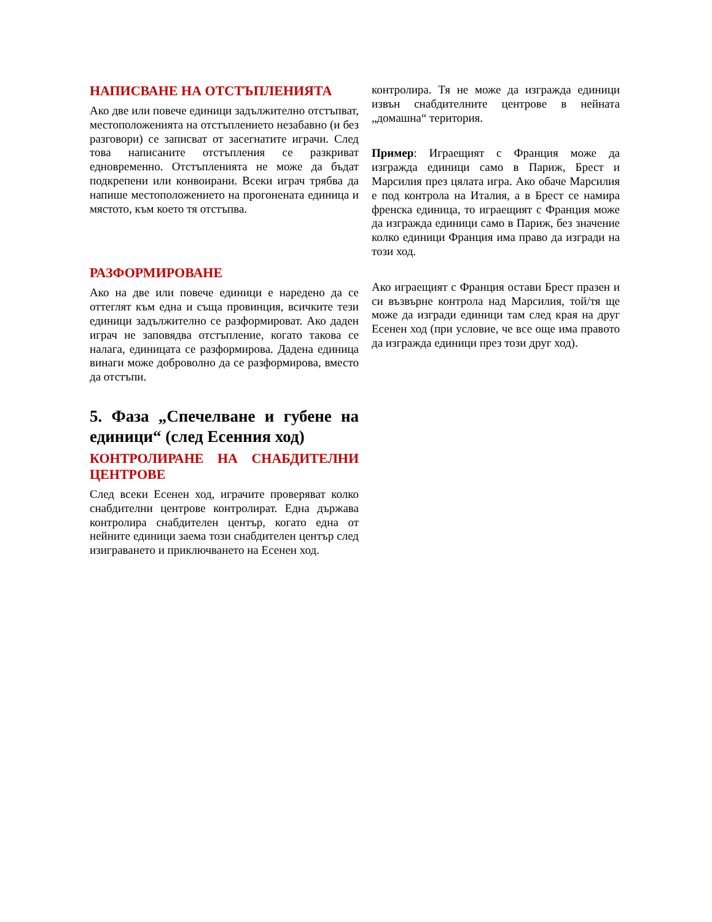НАПИСВАНЕ НА ОТСТЪПЛЕНИЯТА
Ако две или повече единици задължително отстъпват, местоположенията на отстъплението незабавно (и без разговори) се записват от засегнатите играчи. След това написаните отстъпления се разкриват едновременно. Отстъпленията не може да бъдат подкрепени или конвоирани. Всеки играч трябва да напише местоположението на прогонената единица и мястото, към което тя отстъпва.
РАЗФОРМИРОВАНЕ
Ако на две или повече единици е наредено да се оттеглят към една и съща провинция, всичките тези единици задължително се разформироват. Ако даден играч не заповядва отстъпление, когато такова се налага, единицата се разформирова. Дадена единица винаги може доброволно да се разформирова, вместо да отстъпи.
5. Фаза „Спечелване и губене на единици“ (след Есенния ход)
КОНТРОЛИРАНЕ НА СНАБДИТЕЛНИ ЦЕНТРОВЕ
След всеки Есенен ход, играчите проверяват колко снабдителни центрове контролират. Една държава контролира снабдителен център, когато една от нейните единици заема този снабдителен център след изиграването и приключването на Есенен ход.
контролира. Тя не може да изгражда единици извън снабдителните центрове в нейната „домашна“ територия.
Пример: Играещият с Франция може да изгражда единици само в Париж, Брест и Марсилия през цялата игра. Ако обаче Марсилия е под контрола на Италия, а в Брест се намира френска единица, то играещият с Франция може да изгражда единици само в Париж, без значение колко единици Франция има право да изгради на този ход.
Ако играещият с Франция остави Брест празен и си възвърне контрола над Марсилия, той/тя ще може да изгради единици там след края на друг Есенен ход (при условие, че все още има правото да изгражда единици през този друг ход).